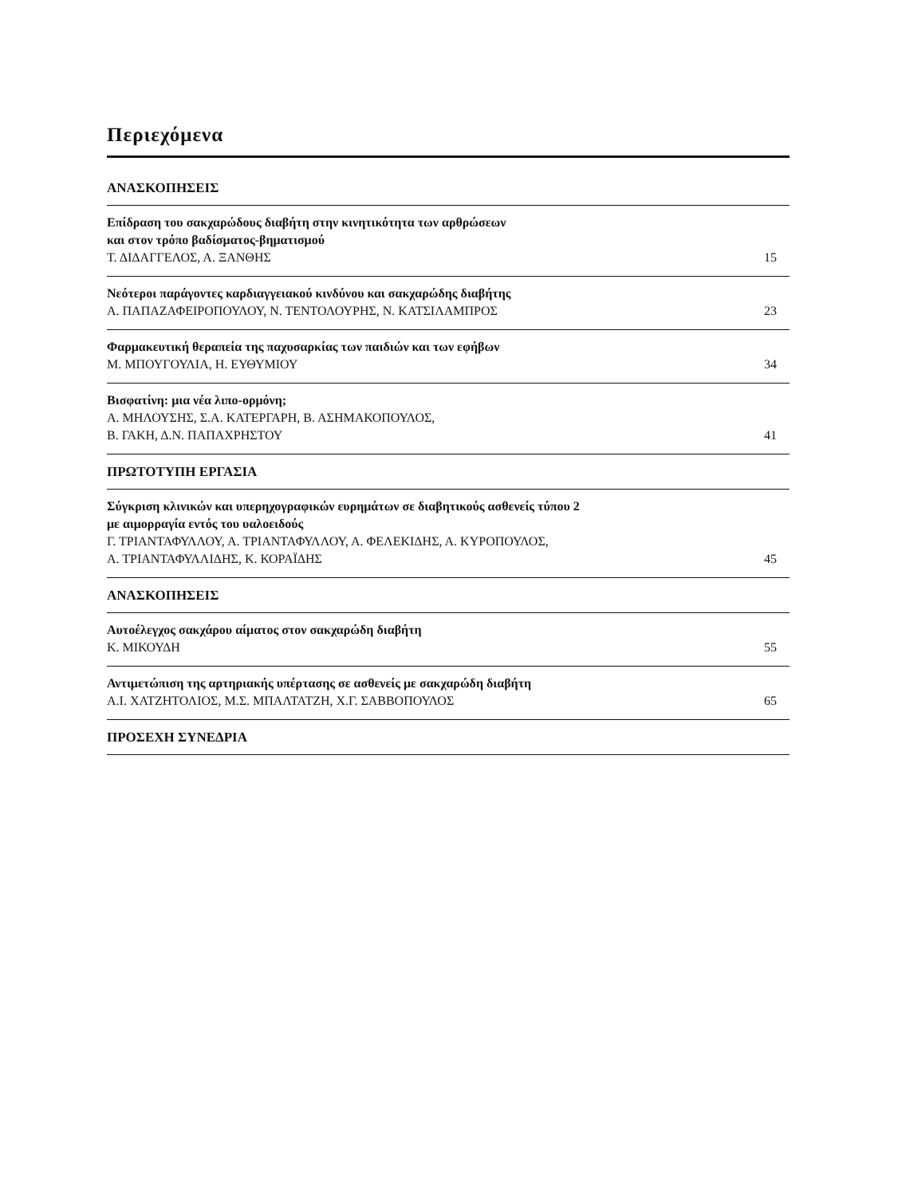Περιεχόμενα
ΑΝΑΣΚΟΠΗΣΕΙΣ
Επίδραση του σακχαρώδους διαβήτη στην κινητικότητα των αρθρώσεων
και στον τρόπο βαδίσματος-βηματισμού
Τ. ΔΙΔΑΓΓΕΛΟΣ, Α. ΞΑΝΘΗΣ
15
Νεότεροι παράγοντες καρδιαγγειακού κινδύνου και σακχαρώδης διαβήτης
Α. ΠΑΠΑΖΑΦΕΙΡΟΠΟΥΛΟΥ, Ν. ΤΕΝΤΟΛΟΥΡΗΣ, Ν. ΚΑΤΣΙΛΑΜΠΡΟΣ
23
Φαρμακευτική θεραπεία της παχυσαρκίας των παιδιών και των εφήβων
Μ. ΜΠΟΥΓΟΥΛΙΑ, Η. ΕΥΘΥΜΙΟΥ
34
Βισφατίνη: μια νέα λιπο-ορμόνη;
Α. ΜΗΛΟΥΣΗΣ, Σ.Α. ΚΑΤΕΡΓΑΡΗ, Β. ΑΣΗΜΑΚΟΠΟΥΛΟΣ,
Β. ΓΑΚΗ, Δ.Ν. ΠΑΠΑΧΡΗΣΤΟΥ
41
ΠΡΩΤΟΤΥΠΗ ΕΡΓΑΣΙΑ
Σύγκριση κλινικών και υπερηχογραφικών ευρημάτων σε διαβητικούς ασθενείς τύπου 2
με αιμορραγία εντός του υαλοειδούς
Γ. ΤΡΙΑΝΤΑΦΥΛΛΟΥ, Α. ΤΡΙΑΝΤΑΦΥΛΛΟΥ, Α. ΦΕΛΕΚΙΔΗΣ, Α. ΚΥΡΟΠΟΥΛΟΣ,
Α. ΤΡΙΑΝΤΑΦΥΛΛΙΔΗΣ, Κ. ΚΟΡΑΪΔΗΣ
45
ΑΝΑΣΚΟΠΗΣΕΙΣ
Αυτοέλεγχος σακχάρου αίματος στον σακχαρώδη διαβήτη
Κ. ΜΙΚΟΥΔΗ
55
Αντιμετώπιση της αρτηριακής υπέρτασης σε ασθενείς με σακχαρώδη διαβήτη
Α.Ι. ΧΑΤΖΗΤΟΛΙΟΣ, Μ.Σ. ΜΠΑΛΤΑΤΖΗ, Χ.Γ. ΣΑΒΒΟΠΟΥΛΟΣ
65
ΠΡΟΣΕΧΗ ΣΥΝΕΔΡΙΑ